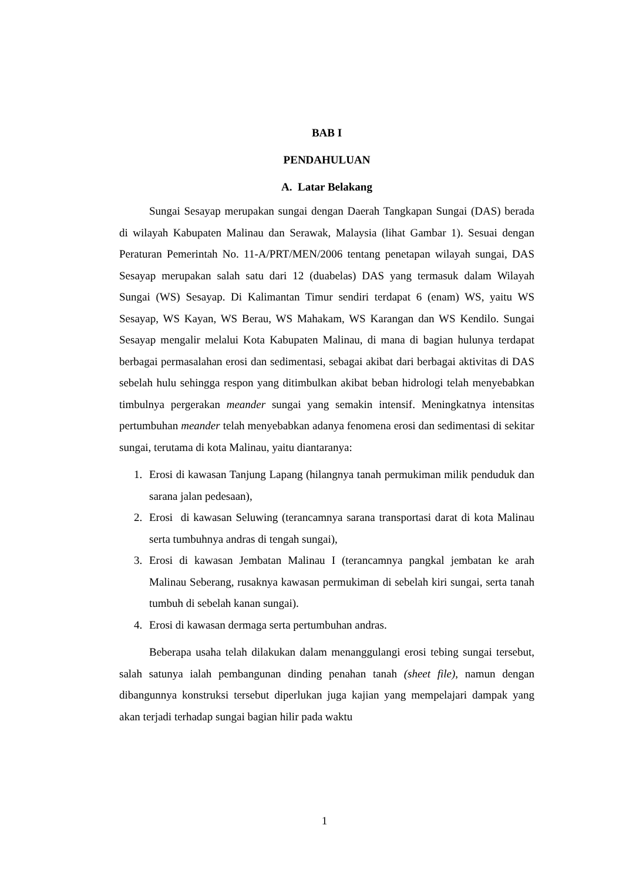BAB I
PENDAHULUAN
A. Latar Belakang
Sungai Sesayap merupakan sungai dengan Daerah Tangkapan Sungai (DAS) berada di wilayah Kabupaten Malinau dan Serawak, Malaysia (lihat Gambar 1). Sesuai dengan Peraturan Pemerintah No. 11-A/PRT/MEN/2006 tentang penetapan wilayah sungai, DAS Sesayap merupakan salah satu dari 12 (duabelas) DAS yang termasuk dalam Wilayah Sungai (WS) Sesayap. Di Kalimantan Timur sendiri terdapat 6 (enam) WS, yaitu WS Sesayap, WS Kayan, WS Berau, WS Mahakam, WS Karangan dan WS Kendilo. Sungai Sesayap mengalir melalui Kota Kabupaten Malinau, di mana di bagian hulunya terdapat berbagai permasalahan erosi dan sedimentasi, sebagai akibat dari berbagai aktivitas di DAS sebelah hulu sehingga respon yang ditimbulkan akibat beban hidrologi telah menyebabkan timbulnya pergerakan meander sungai yang semakin intensif. Meningkatnya intensitas pertumbuhan meander telah menyebabkan adanya fenomena erosi dan sedimentasi di sekitar sungai, terutama di kota Malinau, yaitu diantaranya:
1. Erosi di kawasan Tanjung Lapang (hilangnya tanah permukiman milik penduduk dan sarana jalan pedesaan),
2. Erosi di kawasan Seluwing (terancamnya sarana transportasi darat di kota Malinau serta tumbuhnya andras di tengah sungai),
3. Erosi di kawasan Jembatan Malinau I (terancamnya pangkal jembatan ke arah Malinau Seberang, rusaknya kawasan permukiman di sebelah kiri sungai, serta tanah tumbuh di sebelah kanan sungai).
4. Erosi di kawasan dermaga serta pertumbuhan andras.
Beberapa usaha telah dilakukan dalam menanggulangi erosi tebing sungai tersebut, salah satunya ialah pembangunan dinding penahan tanah (sheet file), namun dengan dibangunnya konstruksi tersebut diperlukan juga kajian yang mempelajari dampak yang akan terjadi terhadap sungai bagian hilir pada waktu
1